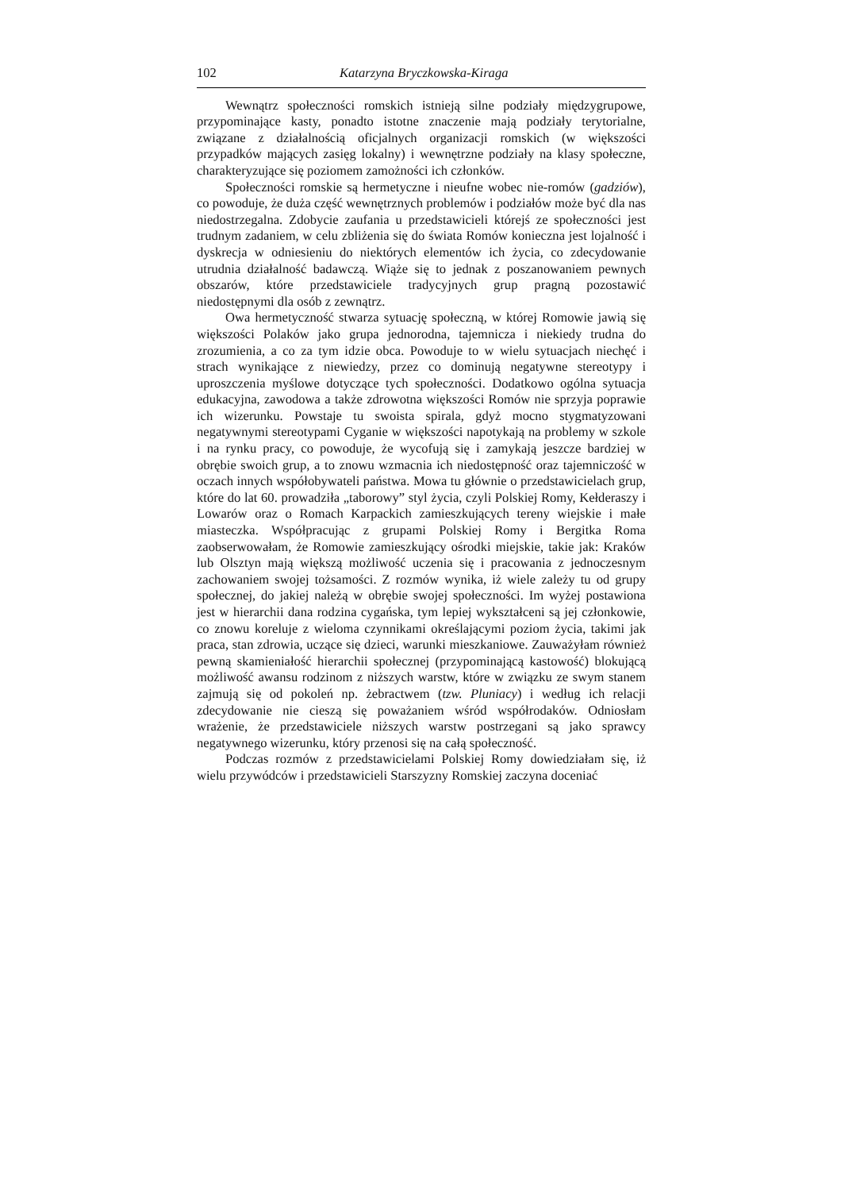102 Katarzyna Bryczkowska-Kiraga
Wewnątrz społeczności romskich istnieją silne podziały międzygrupowe, przypominające kasty, ponadto istotne znaczenie mają podziały terytorialne, związane z działalnością oficjalnych organizacji romskich (w większości przypadków mających zasięg lokalny) i wewnętrzne podziały na klasy społeczne, charakteryzujące się poziomem zamożności ich członków.
Społeczności romskie są hermetyczne i nieufne wobec nie-romów (gadziów), co powoduje, że duża część wewnętrznych problemów i podziałów może być dla nas niedostrzegalna. Zdobycie zaufania u przedstawicieli którejś ze społeczności jest trudnym zadaniem, w celu zbliżenia się do świata Romów konieczna jest lojalność i dyskrecja w odniesieniu do niektórych elementów ich życia, co zdecydowanie utrudnia działalność badawczą. Wiąże się to jednak z poszanowaniem pewnych obszarów, które przedstawiciele tradycyjnych grup pragną pozostawić niedostępnymi dla osób z zewnątrz.
Owa hermetyczność stwarza sytuację społeczną, w której Romowie jawią się większości Polaków jako grupa jednorodna, tajemnicza i niekiedy trudna do zrozumienia, a co za tym idzie obca. Powoduje to w wielu sytuacjach niechęć i strach wynikające z niewiedzy, przez co dominują negatywne stereotypy i uproszczenia myślowe dotyczące tych społeczności. Dodatkowo ogólna sytuacja edukacyjna, zawodowa a także zdrowotna większości Romów nie sprzyja poprawie ich wizerunku. Powstaje tu swoista spirala, gdyż mocno stygmatyzowani negatywnymi stereotypami Cyganie w większości napotykają na problemy w szkole i na rynku pracy, co powoduje, że wycofują się i zamykają jeszcze bardziej w obrębie swoich grup, a to znowu wzmacnia ich niedostępność oraz tajemniczość w oczach innych współobywateli państwa. Mowa tu głównie o przedstawicielach grup, które do lat 60. prowadziła „taborowy” styl życia, czyli Polskiej Romy, Kełderaszy i Lowarów oraz o Romach Karpackich zamieszkujących tereny wiejskie i małe miasteczka. Współpracując z grupami Polskiej Romy i Bergitka Roma zaobserwowałam, że Romowie zamieszkujący ośrodki miejskie, takie jak: Kraków lub Olsztyn mają większą możliwość uczenia się i pracowania z jednoczesnym zachowaniem swojej tożsamości. Z rozmów wynika, iż wiele zależy tu od grupy społecznej, do jakiej należą w obrębie swojej społeczności. Im wyżej postawiona jest w hierarchii dana rodzina cygańska, tym lepiej wykształceni są jej członkowie, co znowu koreluje z wieloma czynnikami określającymi poziom życia, takimi jak praca, stan zdrowia, uczące się dzieci, warunki mieszkaniowe. Zauważyłam również pewną skamieniałość hierarchii społecznej (przypominającą kastowość) blokującą możliwość awansu rodzinom z niższych warstw, które w związku ze swym stanem zajmują się od pokoleń np. żebractwem (tzw. Pluniacy) i według ich relacji zdecydowanie nie cieszą się poważaniem wśród współrodaków. Odniosłam wrażenie, że przedstawiciele niższych warstw postrzegani są jako sprawcy negatywnego wizerunku, który przenosi się na całą społeczność.
Podczas rozmów z przedstawicielami Polskiej Romy dowiedziałam się, iż wielu przywódców i przedstawicieli Starszyzny Romskiej zaczyna doceniać